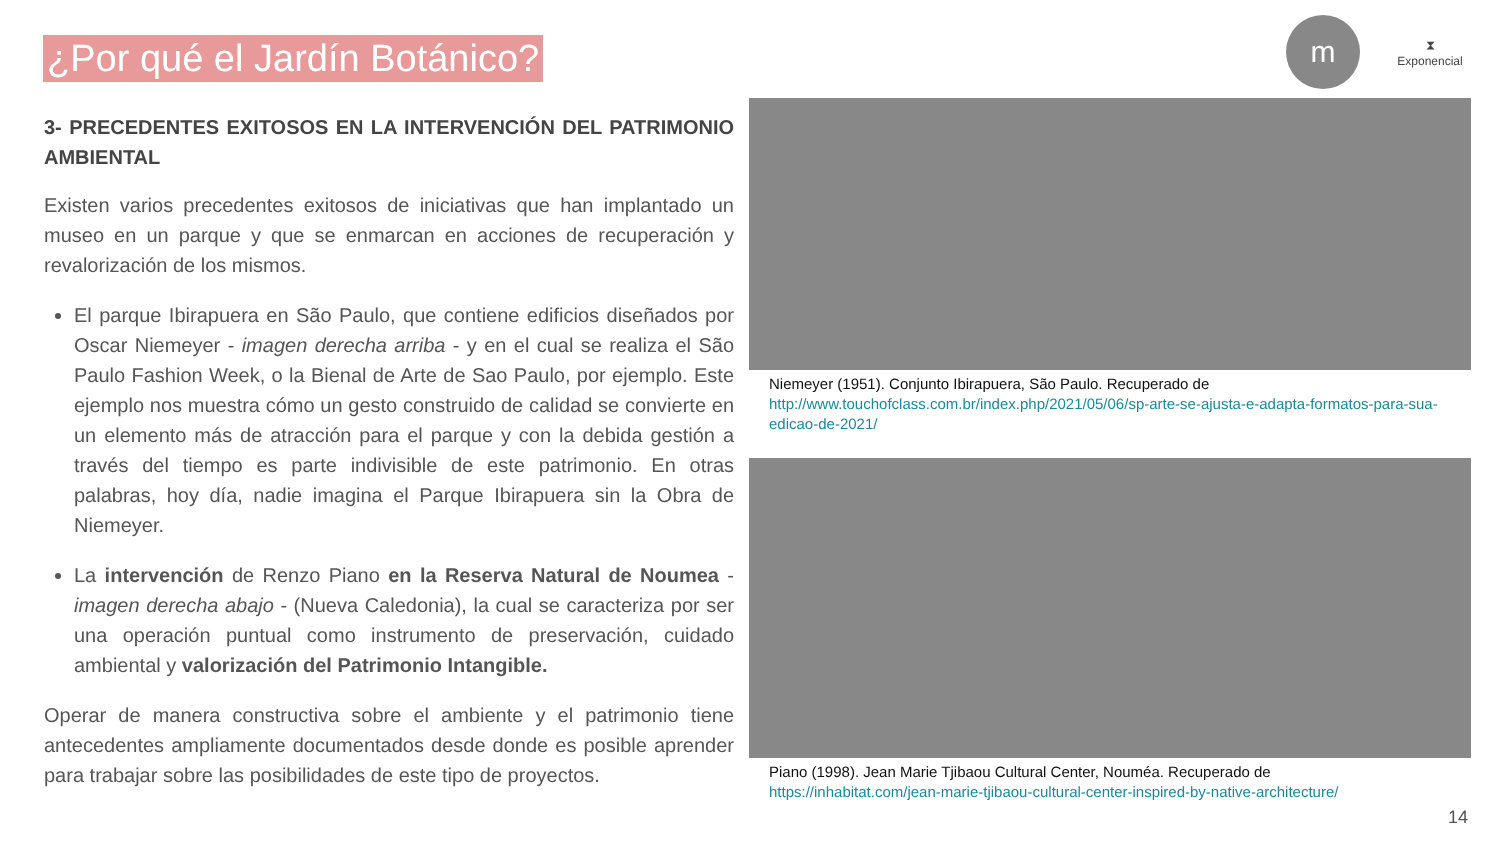¿Por qué el Jardín Botánico?
m
⧗
Exponencial
3- PRECEDENTES EXITOSOS EN LA INTERVENCIÓN DEL PATRIMONIO AMBIENTAL
Existen varios precedentes exitosos de iniciativas que han implantado un museo en un parque y que se enmarcan en acciones de recuperación y revalorización de los mismos.
El parque Ibirapuera en São Paulo, que contiene edificios diseñados por Oscar Niemeyer - imagen derecha arriba - y en el cual se realiza el São Paulo Fashion Week, o la Bienal de Arte de Sao Paulo, por ejemplo. Este ejemplo nos muestra cómo un gesto construido de calidad se convierte en un elemento más de atracción para el parque y con la debida gestión a través del tiempo es parte indivisible de este patrimonio. En otras palabras, hoy día, nadie imagina el Parque Ibirapuera sin la Obra de Niemeyer.
La intervención de Renzo Piano en la Reserva Natural de Noumea - imagen derecha abajo - (Nueva Caledonia), la cual se caracteriza por ser una operación puntual como instrumento de preservación, cuidado ambiental y valorización del Patrimonio Intangible.
Operar de manera constructiva sobre el ambiente y el patrimonio tiene antecedentes ampliamente documentados desde donde es posible aprender para trabajar sobre las posibilidades de este tipo de proyectos.
Niemeyer (1951). Conjunto Ibirapuera, São Paulo. Recuperado de
http://www.touchofclass.com.br/index.php/2021/05/06/sp-arte-se-ajusta-e-adapta-formatos-para-sua-edicao-de-2021/
Piano (1998). Jean Marie Tjibaou Cultural Center, Nouméa. Recuperado de
https://inhabitat.com/jean-marie-tjibaou-cultural-center-inspired-by-native-architecture/
14